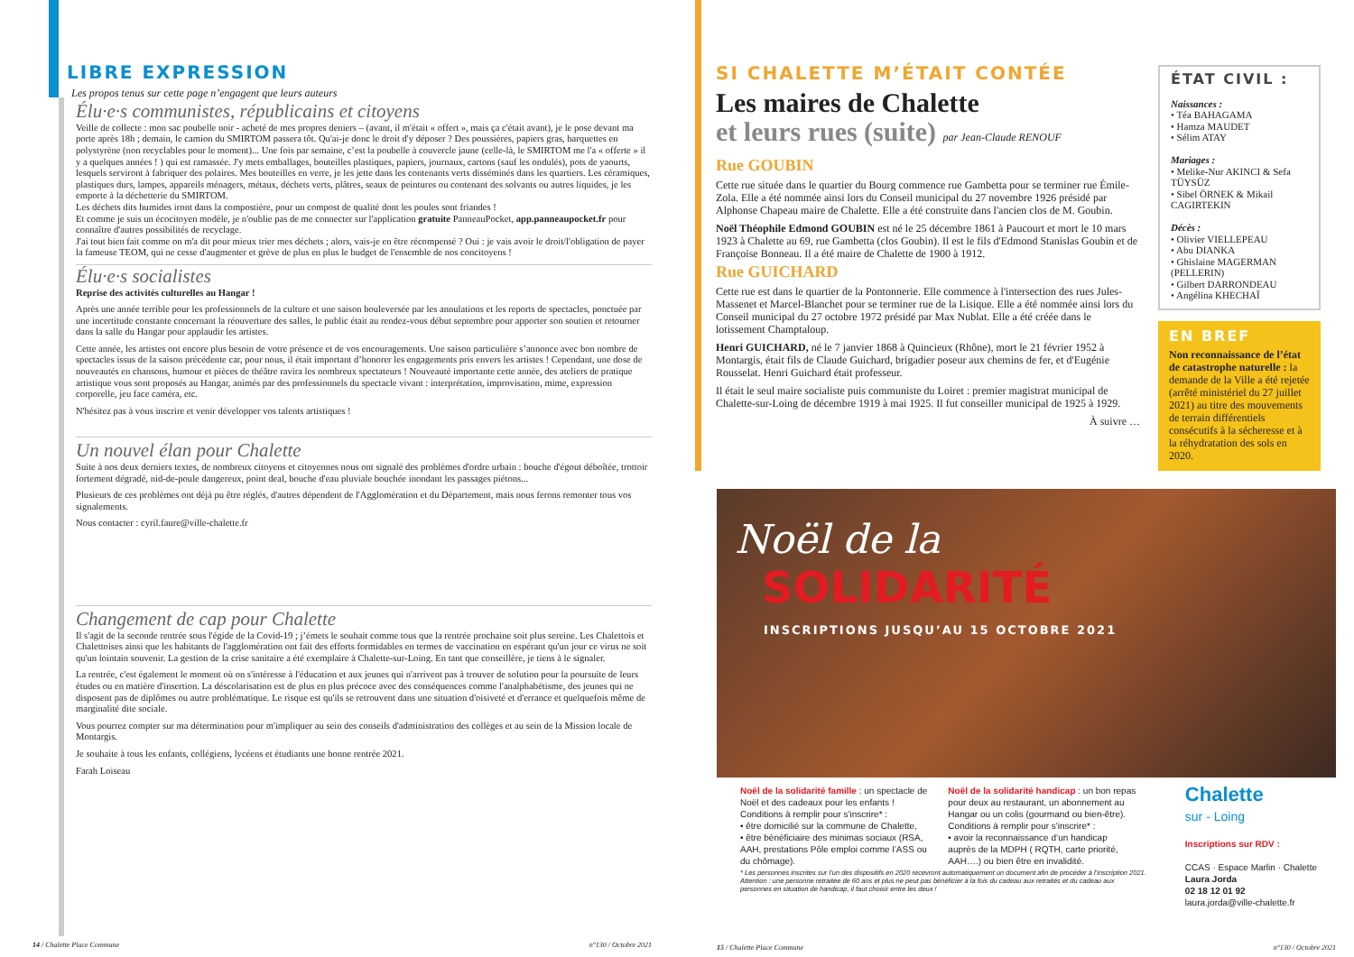LIBRE EXPRESSION
Les propos tenus sur cette page n’engagent que leurs auteurs
Élu·e·s communistes, républicains et citoyens
Veille de collecte : mon sac poubelle noir - acheté de mes propres deniers – (avant, il m'était « offert », mais ça c'était avant), je le pose devant ma porte après 18h ; demain, le camion du SMIRTOM passera tôt. Qu'ai-je donc le droit d'y déposer ? Des poussières, papiers gras, barquettes en polystyrène (non recyclables pour le moment)... Une fois par semaine, c’est la poubelle à couvercle jaune (celle-là, le SMIRTOM me l'a « offerte » il y a quelques années ! ) qui est ramassée. J'y mets emballages, bouteilles plastiques, papiers, journaux, cartons (sauf les ondulés), pots de yaourts, lesquels serviront à fabriquer des polaires. Mes bouteilles en verre, je les jette dans les contenants verts disséminés dans les quartiers. Les céramiques, plastiques durs, lampes, appareils ménagers, métaux, déchets verts, plâtres, seaux de peintures ou contenant des solvants ou autres liquides, je les emporte à la déchetterie du SMIRTOM.
Les déchets dits humides iront dans la compostière, pour un compost de qualité dont les poules sont friandes !
Et comme je suis un écocitoyen modèle, je n'oublie pas de me connecter sur l'application gratuite PanneauPocket, app.panneaupocket.fr pour connaître d'autres possibilités de recyclage.
J'ai tout bien fait comme on m'a dit pour mieux trier mes déchets ; alors, vais-je en être récompensé ? Oui : je vais avoir le droit/l'obligation de payer la fameuse TEOM, qui ne cesse d'augmenter et grève de plus en plus le budget de l'ensemble de nos concitoyens !
Élu·e·s socialistes
Reprise des activités culturelles au Hangar !
Après une année terrible pour les professionnels de la culture et une saison bouleversée par les annulations et les reports de spectacles, ponctuée par une incertitude constante concernant la réouverture des salles, le public était au rendez-vous début septembre pour apporter son soutien et retourner dans la salle du Hangar pour applaudir les artistes.
Cette année, les artistes ont encore plus besoin de votre présence et de vos encouragements. Une saison particulière s’annonce avec bon nombre de spectacles issus de la saison précédente car, pour nous, il était important d’honorer les engagements pris envers les artistes ! Cependant, une dose de nouveautés en chansons, humour et pièces de théâtre ravira les nombreux spectateurs ! Nouveauté importante cette année, des ateliers de pratique artistique vous sont proposés au Hangar, animés par des professionnels du spectacle vivant : interprétation, improvisation, mime, expression corporelle, jeu face caméra, etc.
N'hésitez pas à vous inscrire et venir développer vos talents artistiques !
Un nouvel élan pour Chalette
Suite à nos deux derniers textes, de nombreux citoyens et citoyennes nous ont signalé des problèmes d'ordre urbain : bouche d'égout déboîtée, trottoir fortement dégradé, nid-de-poule dangereux, point deal, bouche d'eau pluviale bouchée inondant les passages piétons...
Plusieurs de ces problèmes ont déjà pu être réglés, d'autres dépendent de l'Agglomération et du Département, mais nous ferons remonter tous vos signalements.
Nous contacter : cyril.faure@ville-chalette.fr
Changement de cap pour Chalette
Il s'agit de la seconde rentrée sous l'égide de la Covid-19 ; j’émets le souhait comme tous que la rentrée prochaine soit plus sereine. Les Chalettois et Chalettoises ainsi que les habitants de l'agglomération ont fait des efforts formidables en termes de vaccination en espérant qu'un jour ce virus ne soit qu'un lointain souvenir. La gestion de la crise sanitaire a été exemplaire à Chalette-sur-Loing. En tant que conseillère, je tiens à le signaler.
La rentrée, c'est également le moment où on s'intéresse à l'éducation et aux jeunes qui n'arrivent pas à trouver de solution pour la poursuite de leurs études ou en matière d'insertion. La déscolarisation est de plus en plus précoce avec des conséquences comme l'analphabétisme, des jeunes qui ne disposent pas de diplômes ou autre problématique. Le risque est qu'ils se retrouvent dans une situation d'oisiveté et d'errance et quelquefois même de marginalité dite sociale.
Vous pourrez compter sur ma détermination pour m'impliquer au sein des conseils d'administration des collèges et au sein de la Mission locale de Montargis.
Je souhaite à tous les enfants, collégiens, lycéens et étudiants une bonne rentrée 2021.
Farah Loiseau
14 / Chalette Place Commune n°130 / Octobre 2021
SI CHALETTE M’ÉTAIT CONTÉE
Les maires de Chalette
et leurs rues (suite) par Jean-Claude RENOUF
Rue GOUBIN
Cette rue située dans le quartier du Bourg commence rue Gambetta pour se terminer rue Émile-Zola. Elle a été nommée ainsi lors du Conseil municipal du 27 novembre 1926 présidé par Alphonse Chapeau maire de Chalette. Elle a été construite dans l'ancien clos de M. Goubin.
Noël Théophile Edmond GOUBIN est né le 25 décembre 1861 à Paucourt et mort le 10 mars 1923 à Chalette au 69, rue Gambetta (clos Goubin). Il est le fils d'Edmond Stanislas Goubin et de Françoise Bonneau. Il a été maire de Chalette de 1900 à 1912.
Rue GUICHARD
Cette rue est dans le quartier de la Pontonnerie. Elle commence à l'intersection des rues Jules-Massenet et Marcel-Blanchet pour se terminer rue de la Lisique. Elle a été nommée ainsi lors du Conseil municipal du 27 octobre 1972 présidé par Max Nublat. Elle a été créée dans le lotissement Champtaloup.
Henri GUICHARD, né le 7 janvier 1868 à Quincieux (Rhône), mort le 21 février 1952 à Montargis, était fils de Claude Guichard, brigadier poseur aux chemins de fer, et d'Eugénie Rousselat. Henri Guichard était professeur.
Il était le seul maire socialiste puis communiste du Loiret : premier magistrat municipal de Chalette-sur-Loing de décembre 1919 à mai 1925. Il fut conseiller municipal de 1925 à 1929.
À suivre …
ÉTAT CIVIL :
Naissances :
• Téa BAHAGAMA
• Hamza MAUDET
• Sélim ATAY
Mariages :
• Melike-Nur AKINCI & Sefa TÜYSÜZ
• Sibel ÖRNEK & Mikail CAGIRTEKIN
Décès :
• Olivier VIELLEPEAU
• Abu DIANKA
• Ghislaine MAGERMAN (PELLERIN)
• Gilbert DARRONDEAU
• Angélina KHECHAÏ
EN BREF
Non reconnaissance de l’état de catastrophe naturelle : la demande de la Ville a été rejetée (arrêté ministériel du 27 juillet 2021) au titre des mouvements de terrain différentiels consécutifs à la sécheresse et à la réhydratation des sols en 2020.
Noël de la
SOLIDARITÉ
INSCRIPTIONS JUSQU’AU 15 OCTOBRE 2021
Noël de la solidarité famille : un spectacle de Noël et des cadeaux pour les enfants !
Conditions à remplir pour s'inscrire* :
• être domicilié sur la commune de Chalette,
• être bénéficiaire des minimas sociaux (RSA, AAH, prestations Pôle emploi comme l’ASS ou du chômage).
Noël de la solidarité handicap : un bon repas pour deux au restaurant, un abonnement au Hangar ou un colis (gourmand ou bien-être).
Conditions à remplir pour s'inscrire* :
• avoir la reconnaissance d’un handicap auprès de la MDPH ( RQTH, carte priorité, AAH….) ou bien être en invalidité.
Chalette
sur - Loing
Inscriptions sur RDV :
CCAS · Espace Marlin · Chalette
Laura Jorda
02 18 12 01 92
laura.jorda@ville-chalette.fr
* Les personnes inscrites sur l’un des dispositifs en 2020 recevront automatiquement un document afin de procéder à l’inscription 2021. Attention : une personne retraitée de 60 ans et plus ne peut pas bénéficier à la fois du cadeau aux retraités et du cadeau aux personnes en situation de handicap, il faut choisir entre les deux !
15 / Chalette Place Commune n°130 / Octobre 2021